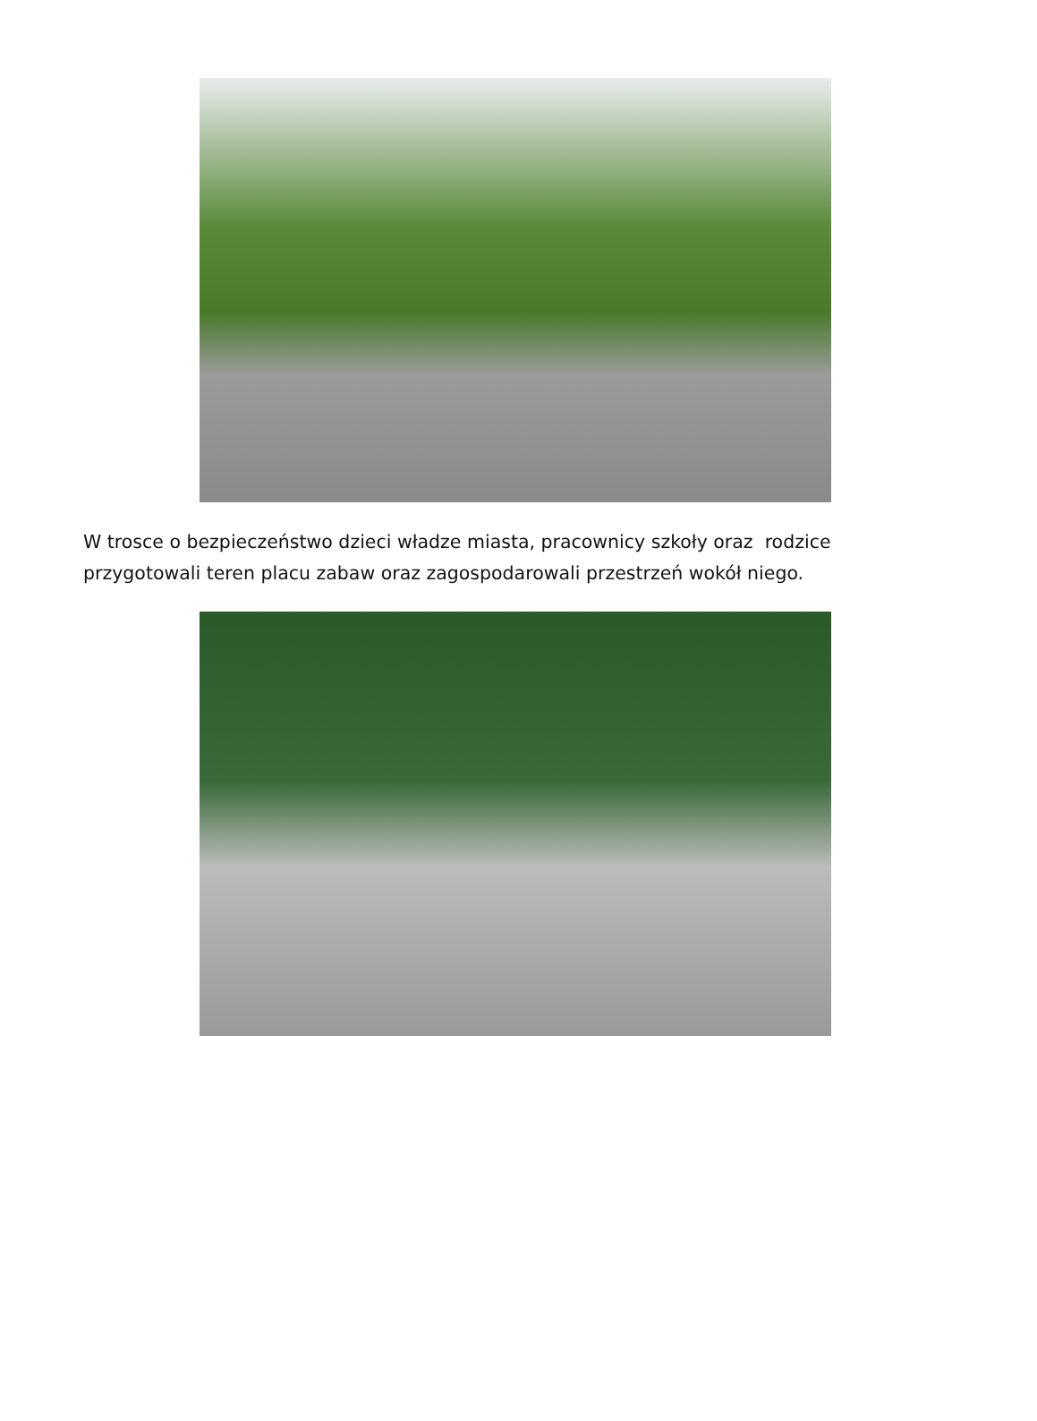W trosce o bezpieczeństwo dzieci władze miasta, pracownicy szkoły oraz rodzice
przygotowali teren placu zabaw oraz zagospodarowali przestrzeń wokół niego.